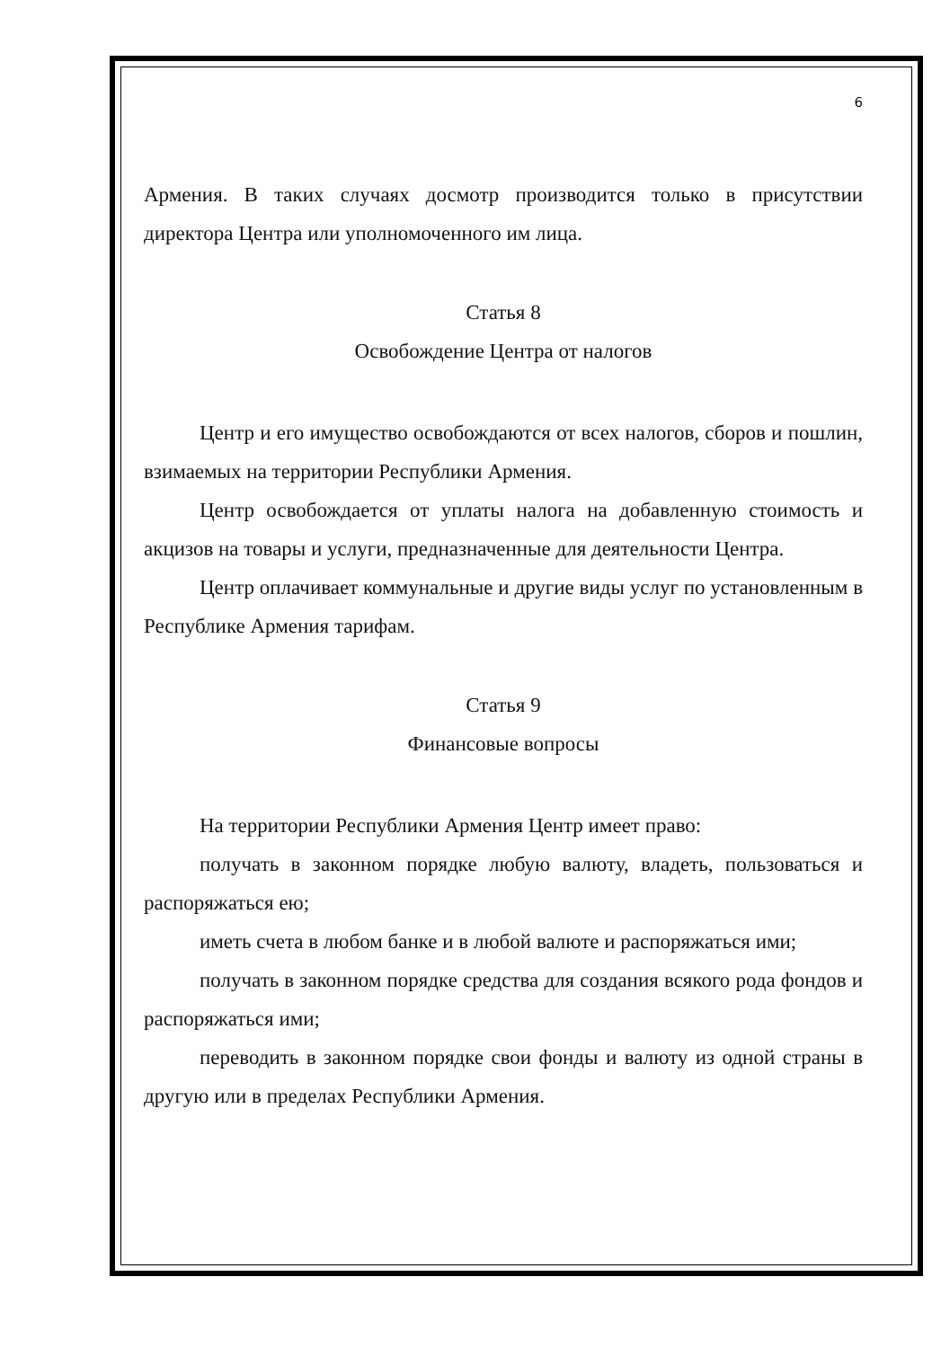6
Армения. В таких случаях досмотр производится только в присутствии директора Центра или уполномоченного им лица.
Статья 8
Освобождение Центра от налогов
Центр и его имущество освобождаются от всех налогов, сборов и пошлин, взимаемых на территории Республики Армения.
Центр освобождается от уплаты налога на добавленную стоимость и акцизов на товары и услуги, предназначенные для деятельности Центра.
Центр оплачивает коммунальные и другие виды услуг по установленным в Республике Армения тарифам.
Статья 9
Финансовые вопросы
На территории Республики Армения Центр имеет право:
получать в законном порядке любую валюту, владеть, пользоваться и распоряжаться ею;
иметь счета в любом банке и в любой валюте и распоряжаться ими;
получать в законном порядке средства для создания всякого рода фондов и распоряжаться ими;
переводить в законном порядке свои фонды и валюту из одной страны в другую или в пределах Республики Армения.